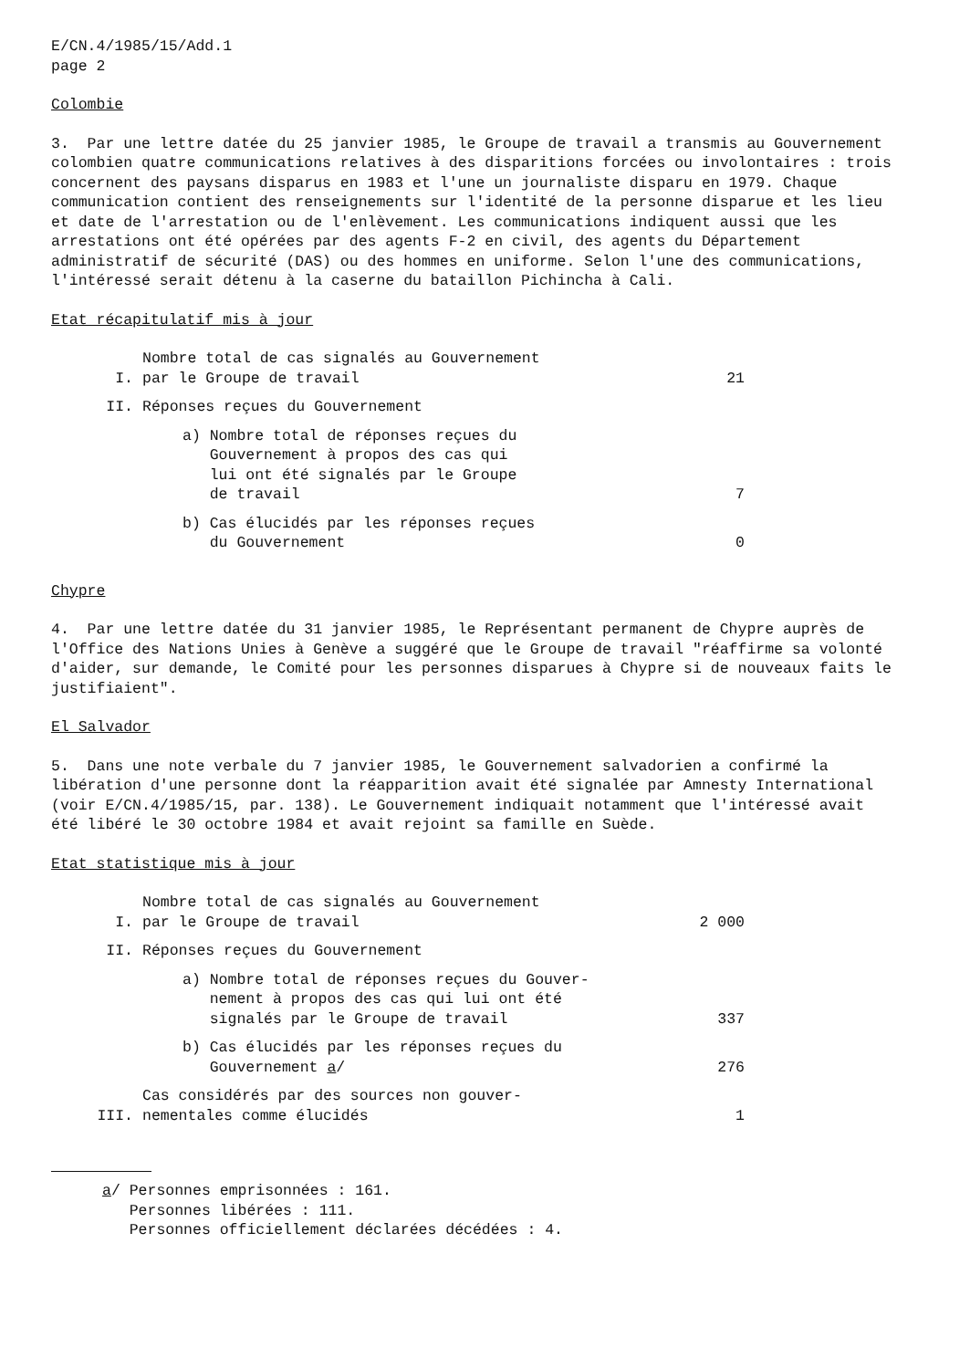E/CN.4/1985/15/Add.1
page 2
Colombie
3. Par une lettre datée du 25 janvier 1985, le Groupe de travail a transmis au Gouvernement colombien quatre communications relatives à des disparitions forcées ou involontaires : trois concernent des paysans disparus en 1983 et l'une un journaliste disparu en 1979. Chaque communication contient des renseignements sur l'identité de la personne disparue et les lieu et date de l'arrestation ou de l'enlèvement. Les communications indiquent aussi que les arrestations ont été opérées par des agents F-2 en civil, des agents du Département administratif de sécurité (DAS) ou des hommes en uniforme. Selon l'une des communications, l'intéressé serait détenu à la caserne du bataillon Pichincha à Cali.
Etat récapitulatif mis à jour
| I. | Nombre total de cas signalés au Gouvernement par le Groupe de travail | 21 |
| II. | Réponses reçues du Gouvernement | |
| | a) Nombre total de réponses reçues du Gouvernement à propos des cas qui lui ont été signalés par le Groupe de travail | 7 |
| | b) Cas élucidés par les réponses reçues du Gouvernement | 0 |
Chypre
4. Par une lettre datée du 31 janvier 1985, le Représentant permanent de Chypre auprès de l'Office des Nations Unies à Genève a suggéré que le Groupe de travail "réaffirme sa volonté d'aider, sur demande, le Comité pour les personnes disparues à Chypre si de nouveaux faits le justifiaient".
El Salvador
5. Dans une note verbale du 7 janvier 1985, le Gouvernement salvadorien a confirmé la libération d'une personne dont la réapparition avait été signalée par Amnesty International (voir E/CN.4/1985/15, par. 138). Le Gouvernement indiquait notamment que l'intéressé avait été libéré le 30 octobre 1984 et avait rejoint sa famille en Suède.
Etat statistique mis à jour
| I. | Nombre total de cas signalés au Gouvernement par le Groupe de travail | 2 000 |
| II. | Réponses reçues du Gouvernement | |
| | a) Nombre total de réponses reçues du Gouver- nement à propos des cas qui lui ont été signalés par le Groupe de travail | 337 |
| | b) Cas élucidés par les réponses reçues du Gouvernement a / | 276 |
| III. | Cas considérés par des sources non gouver- nementales comme élucidés | 1 |
a/ Personnes emprisonnées : 161.
Personnes libérées : 111.
Personnes officiellement déclarées décédées : 4.